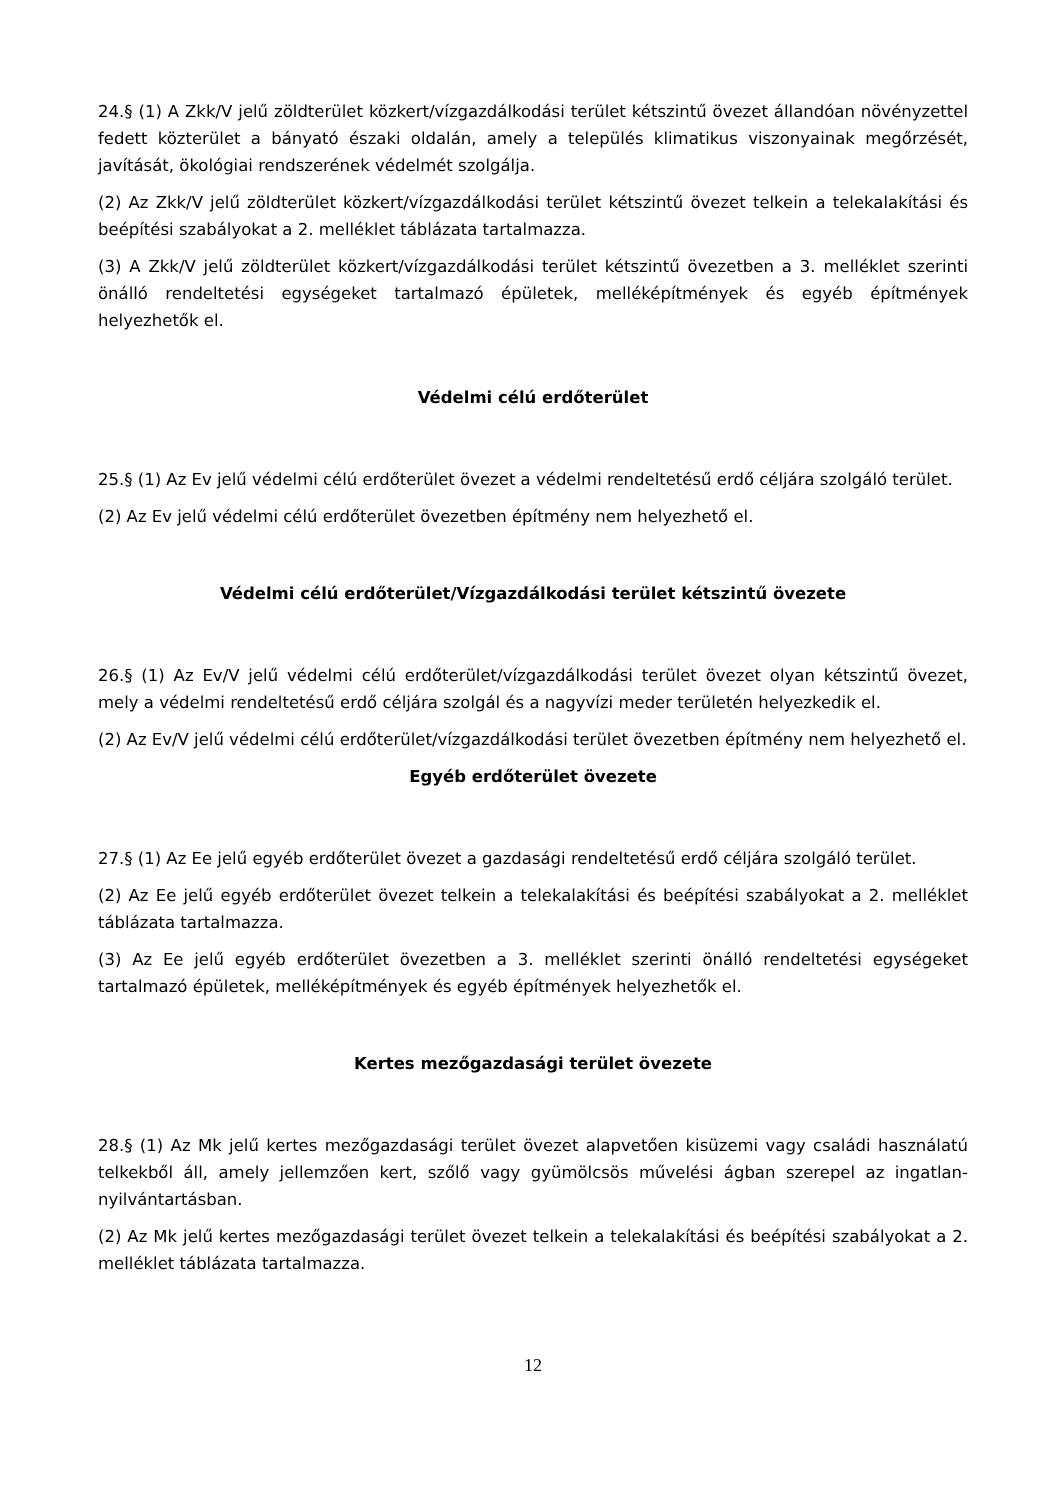24.§ (1) A Zkk/V jelű zöldterület közkert/vízgazdálkodási terület kétszintű övezet állandóan növényzettel fedett közterület a bányató északi oldalán, amely a település klimatikus viszonyainak megőrzését, javítását, ökológiai rendszerének védelmét szolgálja.
(2) Az Zkk/V jelű zöldterület közkert/vízgazdálkodási terület kétszintű övezet telkein a telekalakítási és beépítési szabályokat a 2. melléklet táblázata tartalmazza.
(3) A Zkk/V jelű zöldterület közkert/vízgazdálkodási terület kétszintű övezetben a 3. melléklet szerinti önálló rendeltetési egységeket tartalmazó épületek, melléképítmények és egyéb építmények helyezhetők el.
Védelmi célú erdőterület
25.§ (1) Az Ev jelű védelmi célú erdőterület övezet a védelmi rendeltetésű erdő céljára szolgáló terület.
(2) Az Ev jelű védelmi célú erdőterület övezetben építmény nem helyezhető el.
Védelmi célú erdőterület/Vízgazdálkodási terület kétszintű övezete
26.§ (1) Az Ev/V jelű védelmi célú erdőterület/vízgazdálkodási terület övezet olyan kétszintű övezet, mely a védelmi rendeltetésű erdő céljára szolgál és a nagyvízi meder területén helyezkedik el.
(2) Az Ev/V jelű védelmi célú erdőterület/vízgazdálkodási terület övezetben építmény nem helyezhető el.
Egyéb erdőterület övezete
27.§ (1) Az Ee jelű egyéb erdőterület övezet a gazdasági rendeltetésű erdő céljára szolgáló terület.
(2) Az Ee jelű egyéb erdőterület övezet telkein a telekalakítási és beépítési szabályokat a 2. melléklet táblázata tartalmazza.
(3) Az Ee jelű egyéb erdőterület övezetben a 3. melléklet szerinti önálló rendeltetési egységeket tartalmazó épületek, melléképítmények és egyéb építmények helyezhetők el.
Kertes mezőgazdasági terület övezete
28.§ (1) Az Mk jelű kertes mezőgazdasági terület övezet alapvetően kisüzemi vagy családi használatú telkekből áll, amely jellemzően kert, szőlő vagy gyümölcsös művelési ágban szerepel az ingatlan-nyilvántartásban.
(2) Az Mk jelű kertes mezőgazdasági terület övezet telkein a telekalakítási és beépítési szabályokat a 2. melléklet táblázata tartalmazza.
12